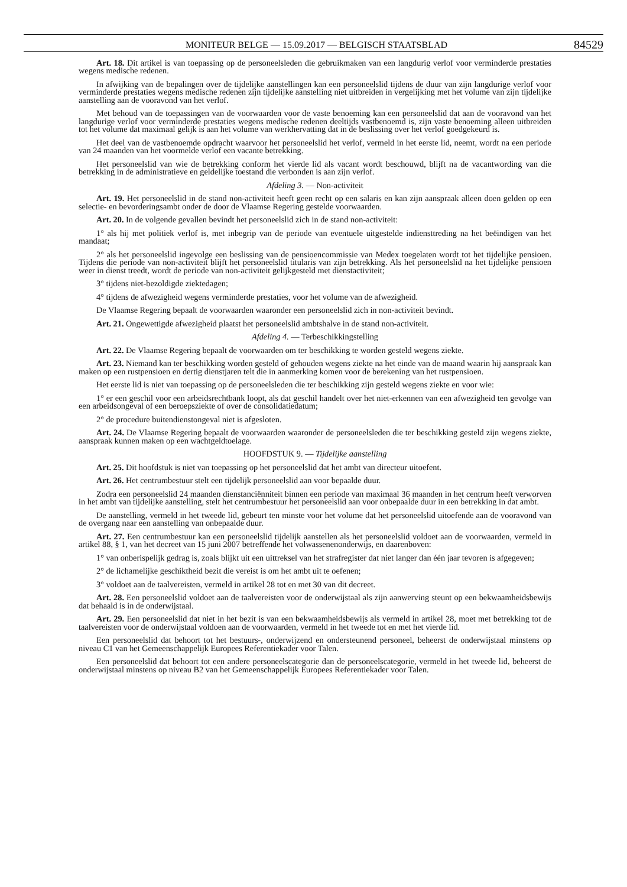MONITEUR BELGE — 15.09.2017 — BELGISCH STAATSBLAD
84529
Art. 18. Dit artikel is van toepassing op de personeelsleden die gebruikmaken van een langdurig verlof voor verminderde prestaties wegens medische redenen.
In afwijking van de bepalingen over de tijdelijke aanstellingen kan een personeelslid tijdens de duur van zijn langdurige verlof voor verminderde prestaties wegens medische redenen zijn tijdelijke aanstelling niet uitbreiden in vergelijking met het volume van zijn tijdelijke aanstelling aan de vooravond van het verlof.
Met behoud van de toepassingen van de voorwaarden voor de vaste benoeming kan een personeelslid dat aan de vooravond van het langdurige verlof voor verminderde prestaties wegens medische redenen deeltijds vastbenoemd is, zijn vaste benoeming alleen uitbreiden tot het volume dat maximaal gelijk is aan het volume van werkhervatting dat in de beslissing over het verlof goedgekeurd is.
Het deel van de vastbenoemde opdracht waarvoor het personeelslid het verlof, vermeld in het eerste lid, neemt, wordt na een periode van 24 maanden van het voormelde verlof een vacante betrekking.
Het personeelslid van wie de betrekking conform het vierde lid als vacant wordt beschouwd, blijft na de vacantwording van die betrekking in de administratieve en geldelijke toestand die verbonden is aan zijn verlof.
Afdeling 3. — Non-activiteit
Art. 19. Het personeelslid in de stand non-activiteit heeft geen recht op een salaris en kan zijn aanspraak alleen doen gelden op een selectie- en bevorderingsambt onder de door de Vlaamse Regering gestelde voorwaarden.
Art. 20. In de volgende gevallen bevindt het personeelslid zich in de stand non-activiteit:
1° als hij met politiek verlof is, met inbegrip van de periode van eventuele uitgestelde indiensttreding na het beëindigen van het mandaat;
2° als het personeelslid ingevolge een beslissing van de pensioencommissie van Medex toegelaten wordt tot het tijdelijke pensioen. Tijdens die periode van non-activiteit blijft het personeelslid titularis van zijn betrekking. Als het personeelslid na het tijdelijke pensioen weer in dienst treedt, wordt de periode van non-activiteit gelijkgesteld met dienstactiviteit;
3° tijdens niet-bezoldigde ziektedagen;
4° tijdens de afwezigheid wegens verminderde prestaties, voor het volume van de afwezigheid.
De Vlaamse Regering bepaalt de voorwaarden waaronder een personeelslid zich in non-activiteit bevindt.
Art. 21. Ongewettigde afwezigheid plaatst het personeelslid ambtshalve in de stand non-activiteit.
Afdeling 4. — Terbeschikkingstelling
Art. 22. De Vlaamse Regering bepaalt de voorwaarden om ter beschikking te worden gesteld wegens ziekte.
Art. 23. Niemand kan ter beschikking worden gesteld of gehouden wegens ziekte na het einde van de maand waarin hij aanspraak kan maken op een rustpensioen en dertig dienstjaren telt die in aanmerking komen voor de berekening van het rustpensioen.
Het eerste lid is niet van toepassing op de personeelsleden die ter beschikking zijn gesteld wegens ziekte en voor wie:
1° er een geschil voor een arbeidsrechtbank loopt, als dat geschil handelt over het niet-erkennen van een afwezigheid ten gevolge van een arbeidsongeval of een beroepsziekte of over de consolidatiedatum;
2° de procedure buitendienstongeval niet is afgesloten.
Art. 24. De Vlaamse Regering bepaalt de voorwaarden waaronder de personeelsleden die ter beschikking gesteld zijn wegens ziekte, aanspraak kunnen maken op een wachtgeldtoelage.
HOOFDSTUK 9. — Tijdelijke aanstelling
Art. 25. Dit hoofdstuk is niet van toepassing op het personeelslid dat het ambt van directeur uitoefent.
Art. 26. Het centrumbestuur stelt een tijdelijk personeelslid aan voor bepaalde duur.
Zodra een personeelslid 24 maanden dienstanciënniteit binnen een periode van maximaal 36 maanden in het centrum heeft verworven in het ambt van tijdelijke aanstelling, stelt het centrumbestuur het personeelslid aan voor onbepaalde duur in een betrekking in dat ambt.
De aanstelling, vermeld in het tweede lid, gebeurt ten minste voor het volume dat het personeelslid uitoefende aan de vooravond van de overgang naar een aanstelling van onbepaalde duur.
Art. 27. Een centrumbestuur kan een personeelslid tijdelijk aanstellen als het personeelslid voldoet aan de voorwaarden, vermeld in artikel 88, § 1, van het decreet van 15 juni 2007 betreffende het volwassenenonderwijs, en daarenboven:
1° van onberispelijk gedrag is, zoals blijkt uit een uittreksel van het strafregister dat niet langer dan één jaar tevoren is afgegeven;
2° de lichamelijke geschiktheid bezit die vereist is om het ambt uit te oefenen;
3° voldoet aan de taalvereisten, vermeld in artikel 28 tot en met 30 van dit decreet.
Art. 28. Een personeelslid voldoet aan de taalvereisten voor de onderwijstaal als zijn aanwerving steunt op een bekwaamheidsbewijs dat behaald is in de onderwijstaal.
Art. 29. Een personeelslid dat niet in het bezit is van een bekwaamheidsbewijs als vermeld in artikel 28, moet met betrekking tot de taalvereisten voor de onderwijstaal voldoen aan de voorwaarden, vermeld in het tweede tot en met het vierde lid.
Een personeelslid dat behoort tot het bestuurs-, onderwijzend en ondersteunend personeel, beheerst de onderwijstaal minstens op niveau C1 van het Gemeenschappelijk Europees Referentiekader voor Talen.
Een personeelslid dat behoort tot een andere personeelscategorie dan de personeelscategorie, vermeld in het tweede lid, beheerst de onderwijstaal minstens op niveau B2 van het Gemeenschappelijk Europees Referentiekader voor Talen.